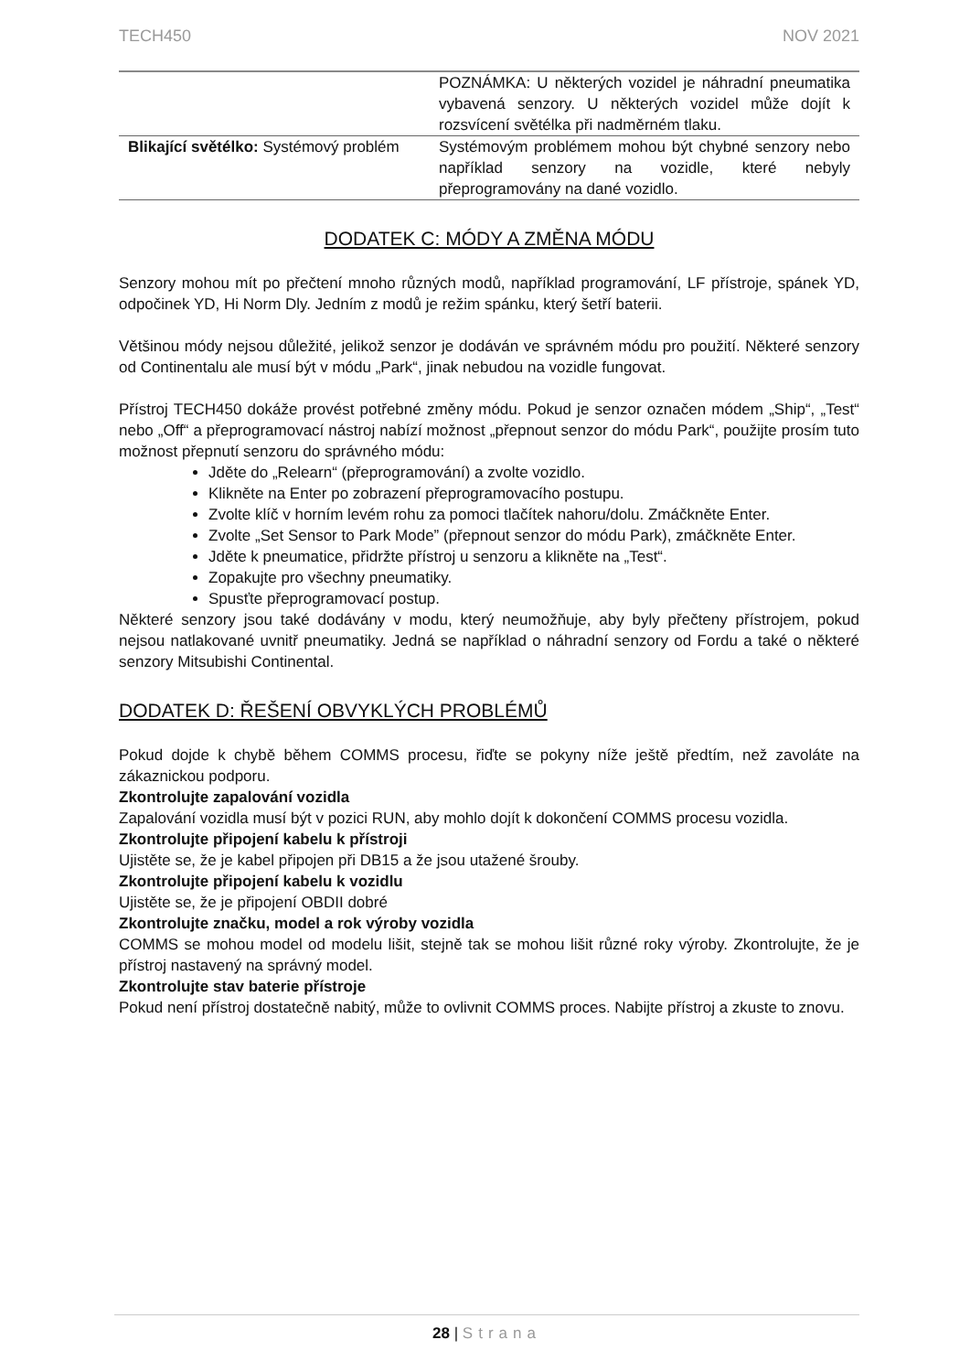TECH450 NOV 2021
| | POZNÁMKA: U některých vozidel je náhradní pneumatika vybavená senzory. U některých vozidel může dojít k rozsvícení světélka při nadměrném tlaku. |
| Blikající světélko: Systémový problém | Systémovým problémem mohou být chybné senzory nebo například senzory na vozidle, které nebyly přeprogramovány na dané vozidlo. |
DODATEK C: MÓDY A ZMĚNA MÓDU
Senzory mohou mít po přečtení mnoho různých modů, například programování, LF přístroje, spánek YD, odpočinek YD, Hi Norm Dly. Jedním z modů je režim spánku, který šetří baterii.
Většinou módy nejsou důležité, jelikož senzor je dodáván ve správném módu pro použití. Některé senzory od Continentalu ale musí být v módu „Park“, jinak nebudou na vozidle fungovat.
Přístroj TECH450 dokáže provést potřebné změny módu. Pokud je senzor označen módem „Ship“, „Test“ nebo „Off“ a přeprogramovací nástroj nabízí možnost „přepnout senzor do módu Park“, použijte prosím tuto možnost přepnutí senzoru do správného módu:
Jděte do „Relearn“ (přeprogramování) a zvolte vozidlo.
Klikněte na Enter po zobrazení přeprogramovacího postupu.
Zvolte klíč v horním levém rohu za pomoci tlačítek nahoru/dolu. Zmáčkněte Enter.
Zvolte „Set Sensor to Park Mode” (přepnout senzor do módu Park), zmáčkněte Enter.
Jděte k pneumatice, přidržte přístroj u senzoru a klikněte na „Test“.
Zopakujte pro všechny pneumatiky.
Spusťte přeprogramovací postup.
Některé senzory jsou také dodávány v modu, který neumožňuje, aby byly přečteny přístrojem, pokud nejsou natlakované uvnitř pneumatiky. Jedná se například o náhradní senzory od Fordu a také o některé senzory Mitsubishi Continental.
DODATEK D: ŘEŠENÍ OBVYKLÝCH PROBLÉMŮ
Pokud dojde k chybě během COMMS procesu, řiďte se pokyny níže ještě předtím, než zavoláte na zákaznickou podporu.
Zkontrolujte zapalování vozidla
Zapalování vozidla musí být v pozici RUN, aby mohlo dojít k dokončení COMMS procesu vozidla.
Zkontrolujte připojení kabelu k přístroji
Ujistěte se, že je kabel připojen při DB15 a že jsou utažené šrouby.
Zkontrolujte připojení kabelu k vozidlu
Ujistěte se, že je připojení OBDII dobré
Zkontrolujte značku, model a rok výroby vozidla
COMMS se mohou model od modelu lišit, stejně tak se mohou lišit různé roky výroby. Zkontrolujte, že je přístroj nastavený na správný model.
Zkontrolujte stav baterie přístroje
Pokud není přístroj dostatečně nabitý, může to ovlivnit COMMS proces. Nabijte přístroj a zkuste to znovu.
28 | Strana